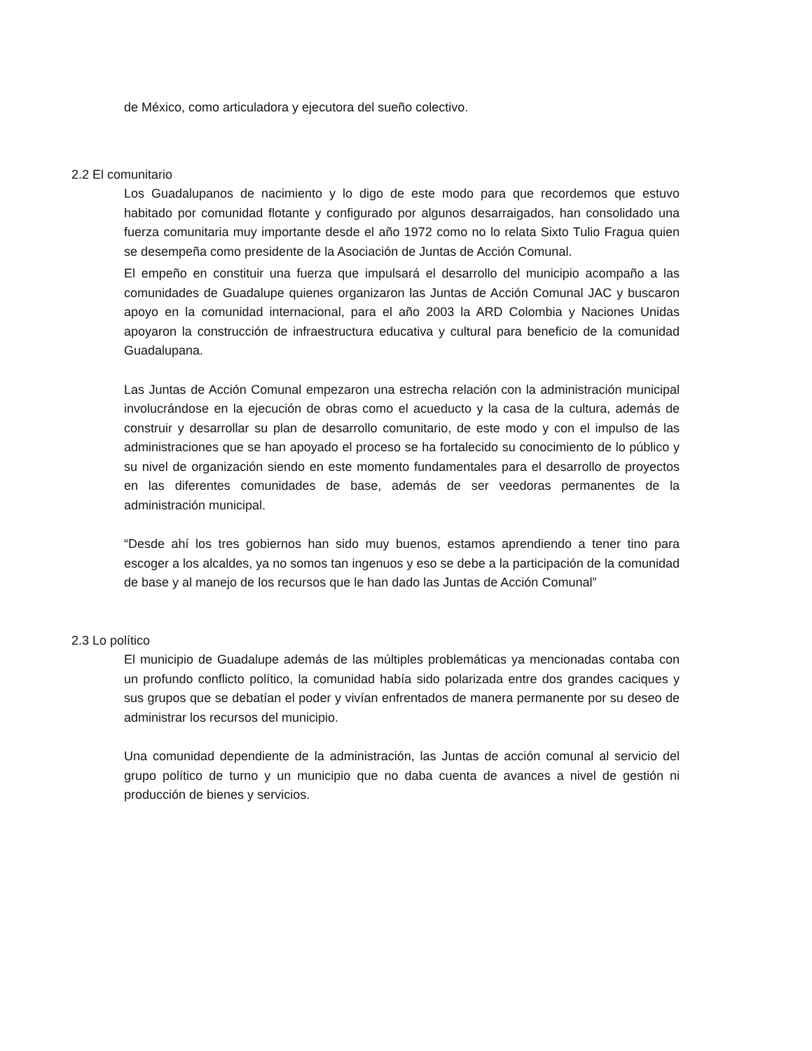de México, como articuladora y ejecutora del sueño colectivo.
2.2 El comunitario
Los Guadalupanos de nacimiento y lo digo de este modo para que recordemos que estuvo habitado por comunidad flotante y configurado por algunos desarraigados, han consolidado una fuerza comunitaria muy importante desde el año 1972 como no lo relata Sixto Tulio Fragua quien se desempeña como presidente de la Asociación de Juntas de Acción Comunal.
El empeño en constituir una fuerza que impulsará el desarrollo del municipio acompaño a las comunidades de Guadalupe quienes organizaron las Juntas de Acción Comunal JAC y buscaron apoyo en la comunidad internacional, para el año 2003 la ARD Colombia y Naciones Unidas apoyaron la construcción de infraestructura educativa y cultural para beneficio de la comunidad Guadalupana.
Las Juntas de Acción Comunal empezaron una estrecha relación con la administración municipal involucrándose en la ejecución de obras como el acueducto y la casa de la cultura, además de construir y desarrollar su plan de desarrollo comunitario, de este modo y con el impulso de las administraciones que se han apoyado el proceso se ha fortalecido su conocimiento de lo público y su nivel de organización siendo en este momento fundamentales para el desarrollo de proyectos en las diferentes comunidades de base, además de ser veedoras permanentes de la administración municipal.
“Desde ahí los tres gobiernos han sido muy buenos, estamos aprendiendo a tener tino para escoger a los alcaldes, ya no somos tan ingenuos y eso se debe a la participación de la comunidad de base y al manejo de los recursos que le han dado las Juntas de Acción Comunal”
2.3 Lo político
El municipio de Guadalupe además de las múltiples problemáticas ya mencionadas contaba con un profundo conflicto político, la comunidad había sido polarizada entre dos grandes caciques y sus grupos que se debatían el poder y vivían enfrentados de manera permanente por su deseo de administrar los recursos del municipio.
Una comunidad dependiente de la administración, las Juntas de acción comunal al servicio del grupo político de turno y un municipio que no daba cuenta de avances a nivel de gestión ni producción de bienes y servicios.